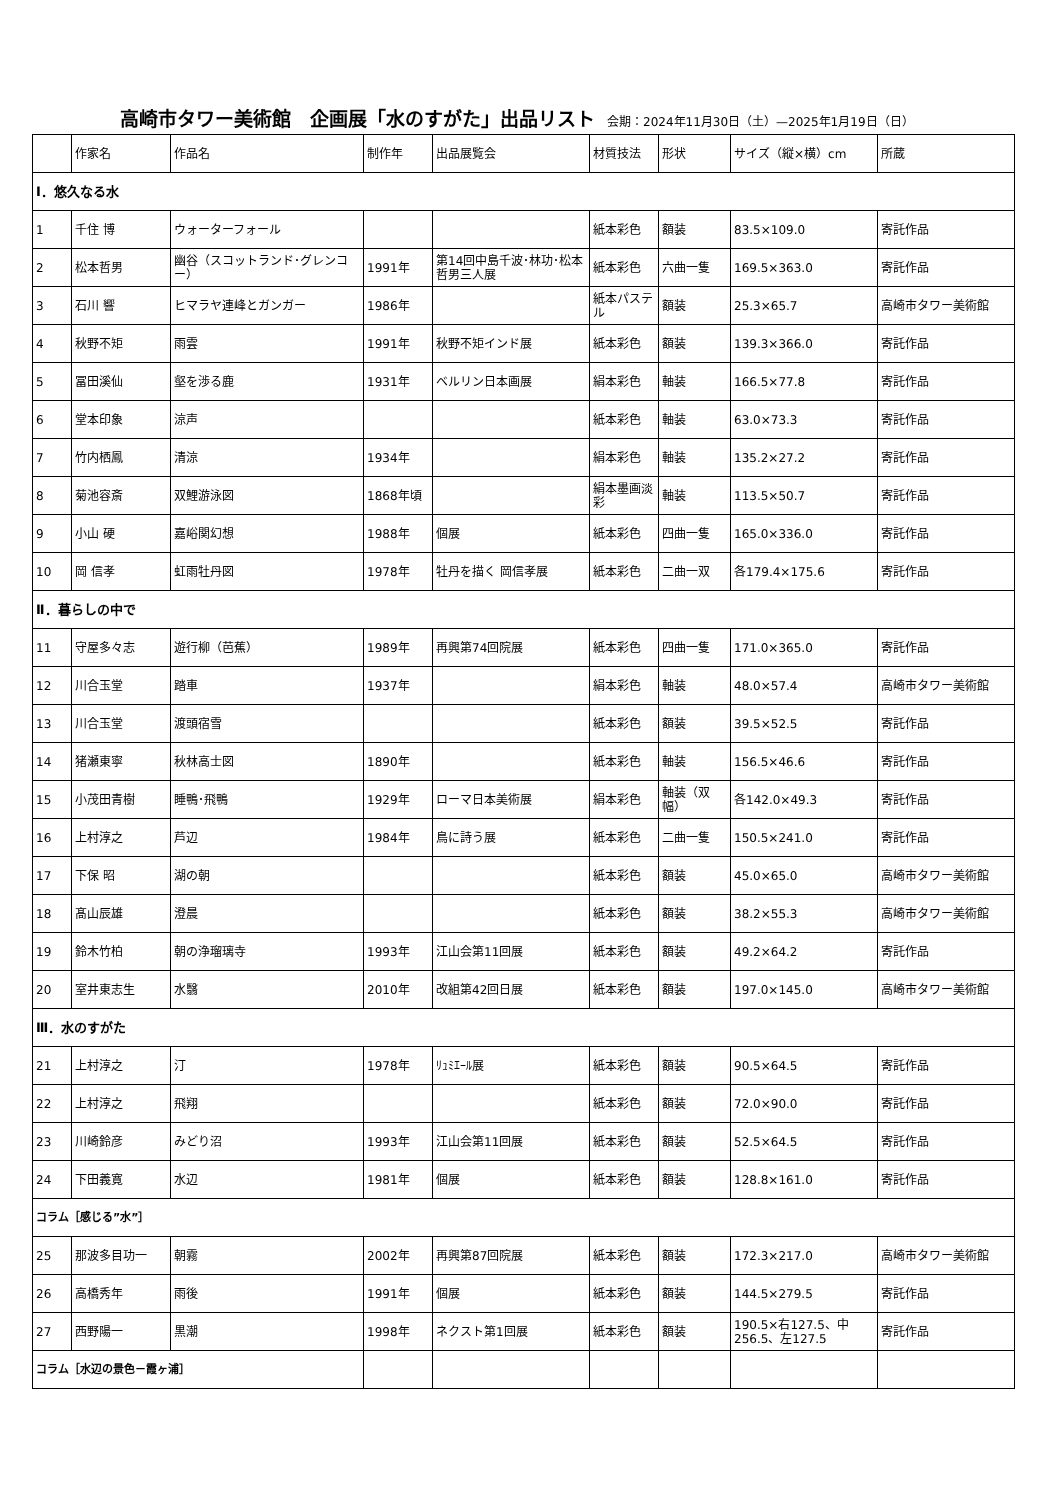高崎市タワー美術館　企画展「水のすがた」出品リスト 会期：2024年11月30日（土）—2025年1月19日（日）
| | 作家名 | 作品名 | 制作年 | 出品展覧会 | 材質技法 | 形状 | サイズ（縦×横）cm | 所蔵 |
| --- | --- | --- | --- | --- | --- | --- | --- | --- |
| Ⅰ．悠久なる水 | | | | | | | | |
| 1 | 千住 博 | ウォーターフォール | | | 紙本彩色 | 額装 | 83.5×109.0 | 寄託作品 |
| 2 | 松本哲男 | 幽谷（スコットランド･グレンコー） | 1991年 | 第14回中島千波･林功･松本哲男三人展 | 紙本彩色 | 六曲一隻 | 169.5×363.0 | 寄託作品 |
| 3 | 石川 響 | ヒマラヤ連峰とガンガー | 1986年 | | 紙本パステル | 額装 | 25.3×65.7 | 高崎市タワー美術館 |
| 4 | 秋野不矩 | 雨雲 | 1991年 | 秋野不矩インド展 | 紙本彩色 | 額装 | 139.3×366.0 | 寄託作品 |
| 5 | 冨田溪仙 | 壑を渉る鹿 | 1931年 | ベルリン日本画展 | 絹本彩色 | 軸装 | 166.5×77.8 | 寄託作品 |
| 6 | 堂本印象 | 涼声 | | | 紙本彩色 | 軸装 | 63.0×73.3 | 寄託作品 |
| 7 | 竹内栖鳳 | 清涼 | 1934年 | | 絹本彩色 | 軸装 | 135.2×27.2 | 寄託作品 |
| 8 | 菊池容斎 | 双鯉游泳図 | 1868年頃 | | 絹本墨画淡彩 | 軸装 | 113.5×50.7 | 寄託作品 |
| 9 | 小山 硬 | 嘉峪関幻想 | 1988年 | 個展 | 紙本彩色 | 四曲一隻 | 165.0×336.0 | 寄託作品 |
| 10 | 岡 信孝 | 虹雨牡丹図 | 1978年 | 牡丹を描く 岡信孝展 | 紙本彩色 | 二曲一双 | 各179.4×175.6 | 寄託作品 |
| Ⅱ．暮らしの中で | | | | | | | | |
| 11 | 守屋多々志 | 遊行柳（芭蕉） | 1989年 | 再興第74回院展 | 紙本彩色 | 四曲一隻 | 171.0×365.0 | 寄託作品 |
| 12 | 川合玉堂 | 踏車 | 1937年 | | 絹本彩色 | 軸装 | 48.0×57.4 | 高崎市タワー美術館 |
| 13 | 川合玉堂 | 渡頭宿雪 | | | 紙本彩色 | 額装 | 39.5×52.5 | 寄託作品 |
| 14 | 猪瀬東寧 | 秋林高士図 | 1890年 | | 紙本彩色 | 軸装 | 156.5×46.6 | 寄託作品 |
| 15 | 小茂田青樹 | 睡鴨･飛鴨 | 1929年 | ローマ日本美術展 | 絹本彩色 | 軸装（双幅） | 各142.0×49.3 | 寄託作品 |
| 16 | 上村淳之 | 芦辺 | 1984年 | 鳥に詩う展 | 紙本彩色 | 二曲一隻 | 150.5×241.0 | 寄託作品 |
| 17 | 下保 昭 | 湖の朝 | | | 紙本彩色 | 額装 | 45.0×65.0 | 高崎市タワー美術館 |
| 18 | 髙山辰雄 | 澄晨 | | | 紙本彩色 | 額装 | 38.2×55.3 | 高崎市タワー美術館 |
| 19 | 鈴木竹柏 | 朝の浄瑠璃寺 | 1993年 | 江山会第11回展 | 紙本彩色 | 額装 | 49.2×64.2 | 寄託作品 |
| 20 | 室井東志生 | 水翳 | 2010年 | 改組第42回日展 | 紙本彩色 | 額装 | 197.0×145.0 | 高崎市タワー美術館 |
| Ⅲ．水のすがた | | | | | | | | |
| 21 | 上村淳之 | 汀 | 1978年 | ﾘｭﾐｴｰﾙ展 | 紙本彩色 | 額装 | 90.5×64.5 | 寄託作品 |
| 22 | 上村淳之 | 飛翔 | | | 紙本彩色 | 額装 | 72.0×90.0 | 寄託作品 |
| 23 | 川崎鈴彦 | みどり沼 | 1993年 | 江山会第11回展 | 紙本彩色 | 額装 | 52.5×64.5 | 寄託作品 |
| 24 | 下田義寛 | 水辺 | 1981年 | 個展 | 紙本彩色 | 額装 | 128.8×161.0 | 寄託作品 |
| コラム［感じる”水”］ | | | | | | | | |
| 25 | 那波多目功一 | 朝霧 | 2002年 | 再興第87回院展 | 紙本彩色 | 額装 | 172.3×217.0 | 高崎市タワー美術館 |
| 26 | 高橋秀年 | 雨後 | 1991年 | 個展 | 紙本彩色 | 額装 | 144.5×279.5 | 寄託作品 |
| 27 | 西野陽一 | 黒潮 | 1998年 | ネクスト第1回展 | 紙本彩色 | 額装 | 190.5×右127.5、中256.5、左127.5 | 寄託作品 |
| コラム［水辺の景色－霞ヶ浦］ | | | | | | | | |